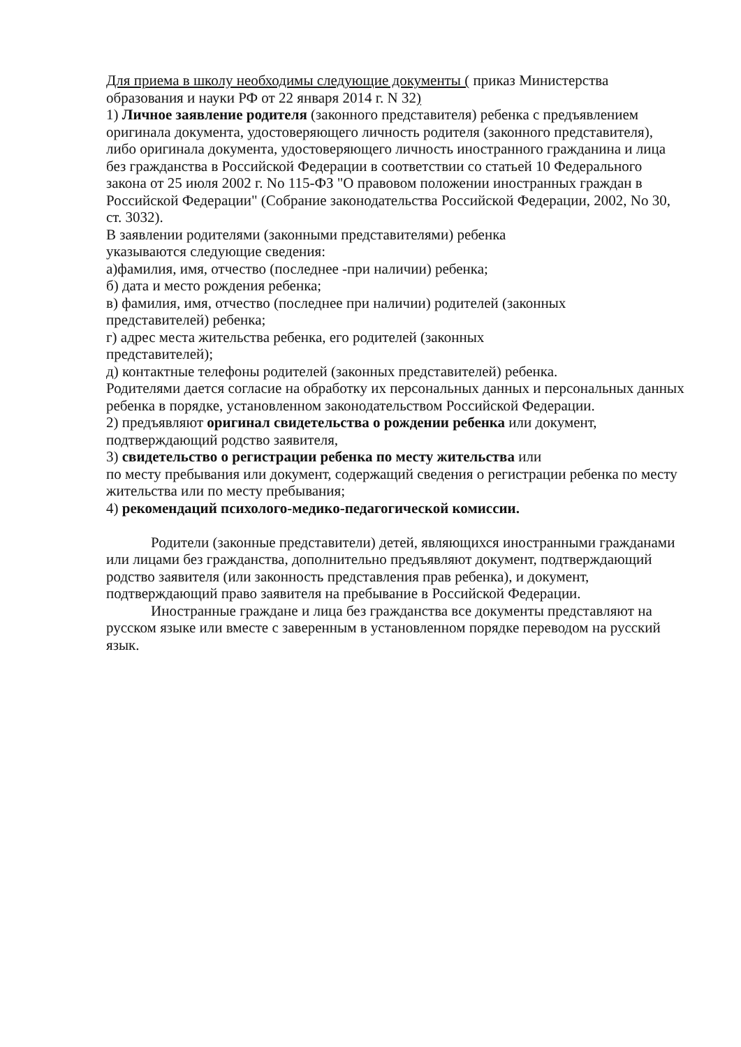Для приема в школу необходимы следующие документы ( приказ Министерства образования и науки РФ от 22 января 2014 г. N 32)
1) Личное заявление родителя (законного представителя) ребенка с предъявлением оригинала документа, удостоверяющего личность родителя (законного представителя), либо оригинала документа, удостоверяющего личность иностранного гражданина и лица без гражданства в Российской Федерации в соответствии со статьей 10 Федерального закона от 25 июля 2002 г. No 115-ФЗ "О правовом положении иностранных граждан в Российской Федерации" (Собрание законодательства Российской Федерации, 2002, No 30, ст. 3032).
В заявлении родителями (законными представителями) ребенка
указываются следующие сведения:
а)фамилия, имя, отчество (последнее -при наличии) ребенка;
б) дата и место рождения ребенка;
в) фамилия, имя, отчество (последнее при наличии) родителей (законных
представителей) ребенка;
г) адрес места жительства ребенка, его родителей (законных
представителей);
д) контактные телефоны родителей (законных представителей) ребенка.
Родителями дается согласие на обработку их персональных данных и персональных данных ребенка в порядке, установленном законодательством Российской Федерации.
2) предъявляют оригинал свидетельства о рождении ребенка или документ, подтверждающий родство заявителя,
3) свидетельство о регистрации ребенка по месту жительства или
по месту пребывания или документ, содержащий сведения о регистрации ребенка по месту жительства или по месту пребывания;
4) рекомендаций психолого-медико-педагогической комиссии.
Родители (законные представители) детей, являющихся иностранными гражданами или лицами без гражданства, дополнительно предъявляют документ, подтверждающий родство заявителя (или законность представления прав ребенка), и документ, подтверждающий право заявителя на пребывание в Российской Федерации.
Иностранные граждане и лица без гражданства все документы представляют на русском языке или вместе с заверенным в установленном порядке переводом на русский язык.